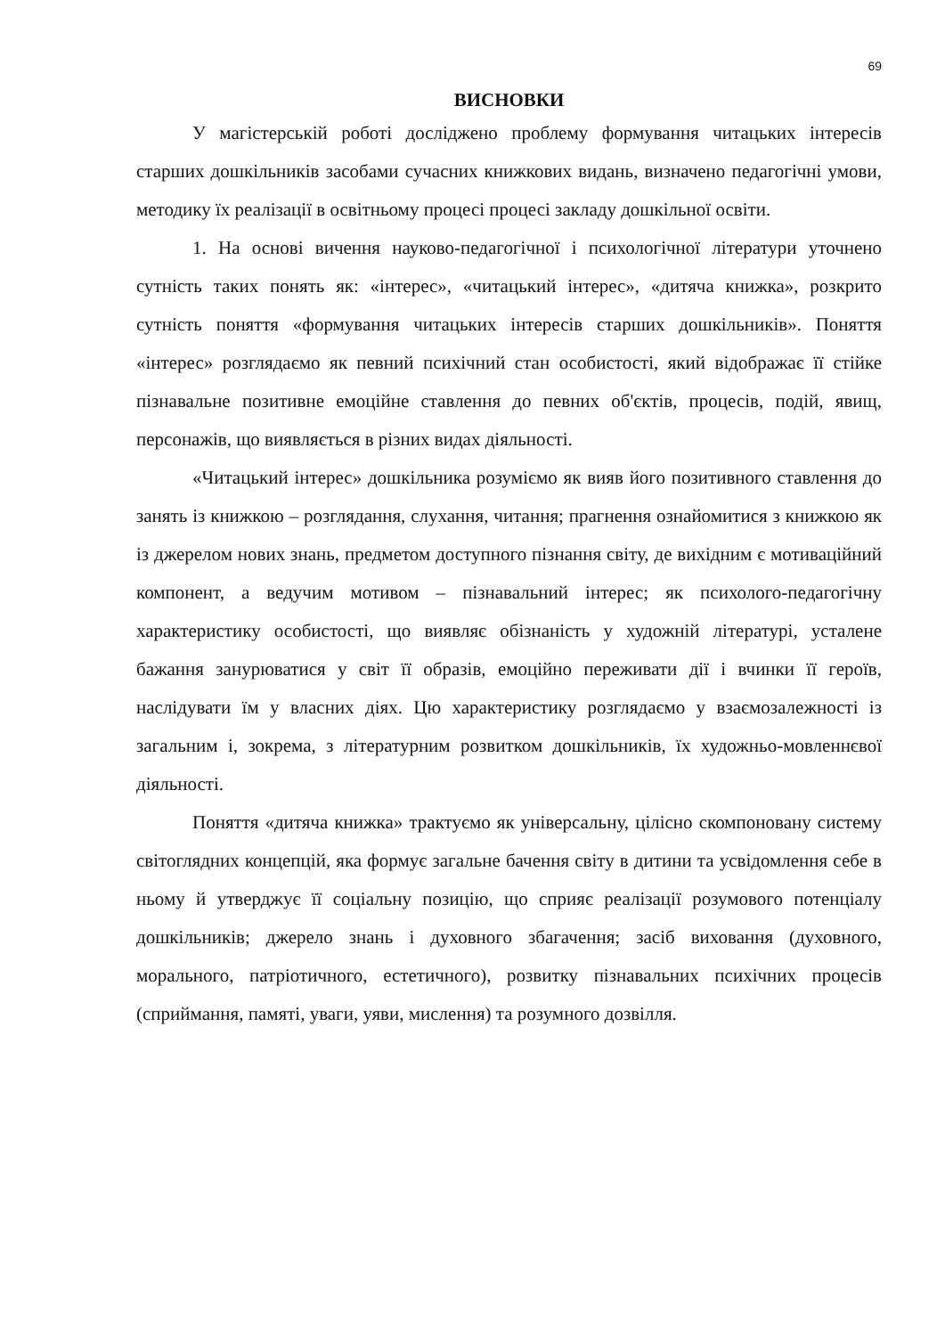69
ВИСНОВКИ
У магістерській роботі досліджено проблему формування читацьких інтересів старших дошкільників засобами сучасних книжкових видань, визначено педагогічні умови, методику їх реалізації в освітньому процесі процесі закладу дошкільної освіти.
1. На основі вичення науково-педагогічної і психологічної літератури уточнено сутність таких понять як: «інтерес», «читацький інтерес», «дитяча книжка», розкрито сутність поняття «формування читацьких інтересів старших дошкільників». Поняття «інтерес» розглядаємо як певний психічний стан особистості, який відображає її стійке пізнавальне позитивне емоційне ставлення до певних об'єктів, процесів, подій, явищ, персонажів, що виявляється в різних видах діяльності.
«Читацький інтерес» дошкільника розуміємо як вияв його позитивного ставлення до занять із книжкою – розглядання, слухання, читання; прагнення ознайомитися з книжкою як із джерелом нових знань, предметом доступного пізнання світу, де вихідним є мотиваційний компонент, а ведучим мотивом – пізнавальний інтерес; як психолого-педагогічну характеристику особистості, що виявляє обізнаність у художній літературі, усталене бажання занурюватися у світ її образів, емоційно переживати дії і вчинки її героїв, наслідувати їм у власних діях. Цю характеристику розглядаємо у взаємозалежності із загальним і, зокрема, з літературним розвитком дошкільників, їх художньо-мовленнєвої діяльності.
Поняття «дитяча книжка» трактуємо як універсальну, цілісно скомпоновану систему світоглядних концепцій, яка формує загальне бачення світу в дитини та усвідомлення себе в ньому й утверджує її соціальну позицію, що сприяє реалізації розумового потенціалу дошкільників; джерело знань і духовного збагачення; засіб виховання (духовного, морального, патріотичного, естетичного), розвитку пізнавальних психічних процесів (сприймання, памяті, уваги, уяви, мислення) та розумного дозвілля.